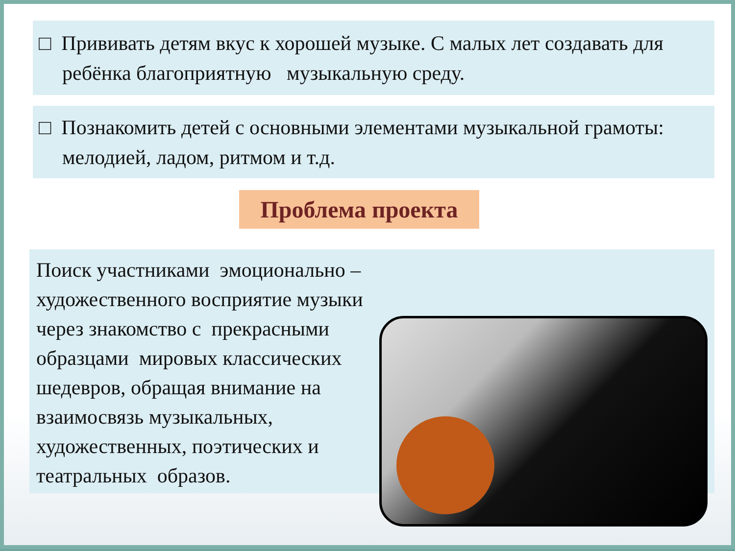□ Прививать детям вкус к хорошей музыке. С малых лет создавать для ребёнка благоприятную музыкальную среду.
□ Познакомить детей с основными элементами музыкальной грамоты: мелодией, ладом, ритмом и т.д.
Проблема проекта
Поиск участниками эмоционально – художественного восприятие музыки через знакомство с прекрасными образцами мировых классических шедевров, обращая внимание на взаимосвязь музыкальных, художественных, поэтических и театральных образов.